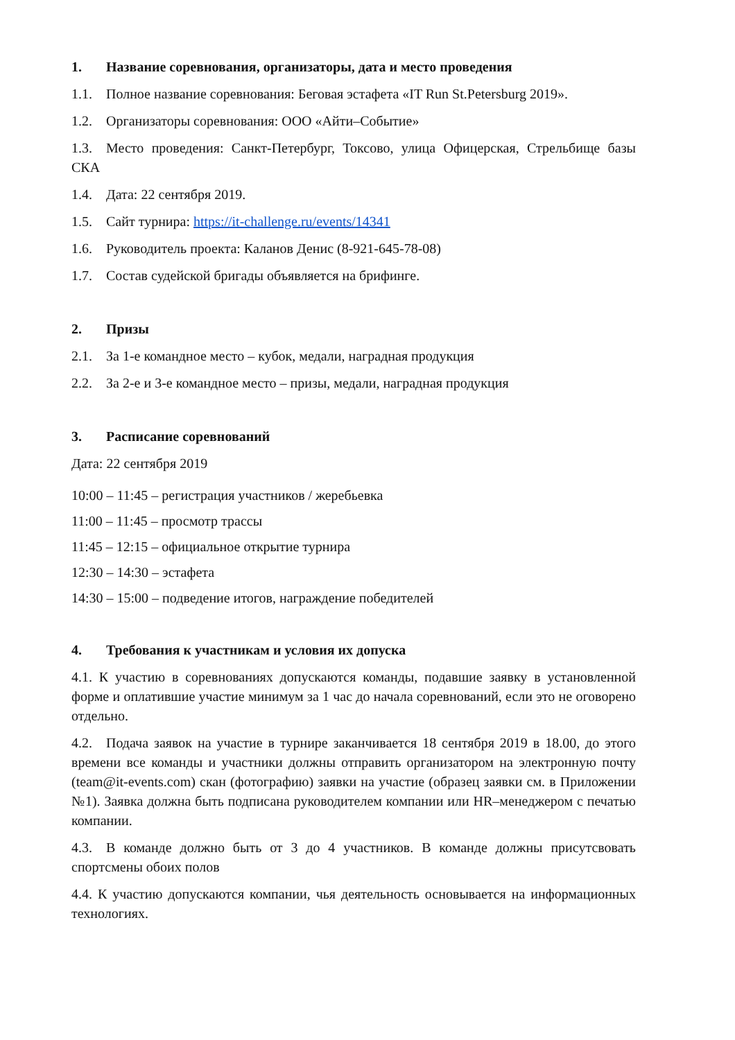1. Название соревнования, организаторы, дата и место проведения
1.1. Полное название соревнования: Беговая эстафета «IT Run St.Petersburg 2019».
1.2. Организаторы соревнования: ООО «Айти–Событие»
1.3. Место проведения: Санкт-Петербург, Токсово, улица Офицерская, Стрельбище базы СКА
1.4. Дата: 22 сентября 2019.
1.5. Сайт турнира: https://it-challenge.ru/events/14341
1.6. Руководитель проекта: Каланов Денис (8-921-645-78-08)
1.7. Состав судейской бригады объявляется на брифинге.
2. Призы
2.1. За 1-е командное место – кубок, медали, наградная продукция
2.2. За 2-е и 3-е командное место – призы, медали, наградная продукция
3. Расписание соревнований
Дата: 22 сентября 2019
10:00 – 11:45 – регистрация участников / жеребьевка
11:00 – 11:45 – просмотр трассы
11:45 – 12:15 – официальное открытие турнира
12:30 – 14:30 – эстафета
14:30 – 15:00 – подведение итогов, награждение победителей
4. Требования к участникам и условия их допуска
4.1. К участию в соревнованиях допускаются команды, подавшие заявку в установленной форме и оплатившие участие минимум за 1 час до начала соревнований, если это не оговорено отдельно.
4.2. Подача заявок на участие в турнире заканчивается 18 сентября 2019 в 18.00, до этого времени все команды и участники должны отправить организатором на электронную почту (team@it-events.com) скан (фотографию) заявки на участие (образец заявки см. в Приложении №1). Заявка должна быть подписана руководителем компании или HR–менеджером с печатью компании.
4.3. В команде должно быть от 3 до 4 участников. В команде должны присутсвовать спортсмены обоих полов
4.4. К участию допускаются компании, чья деятельность основывается на информационных технологиях.